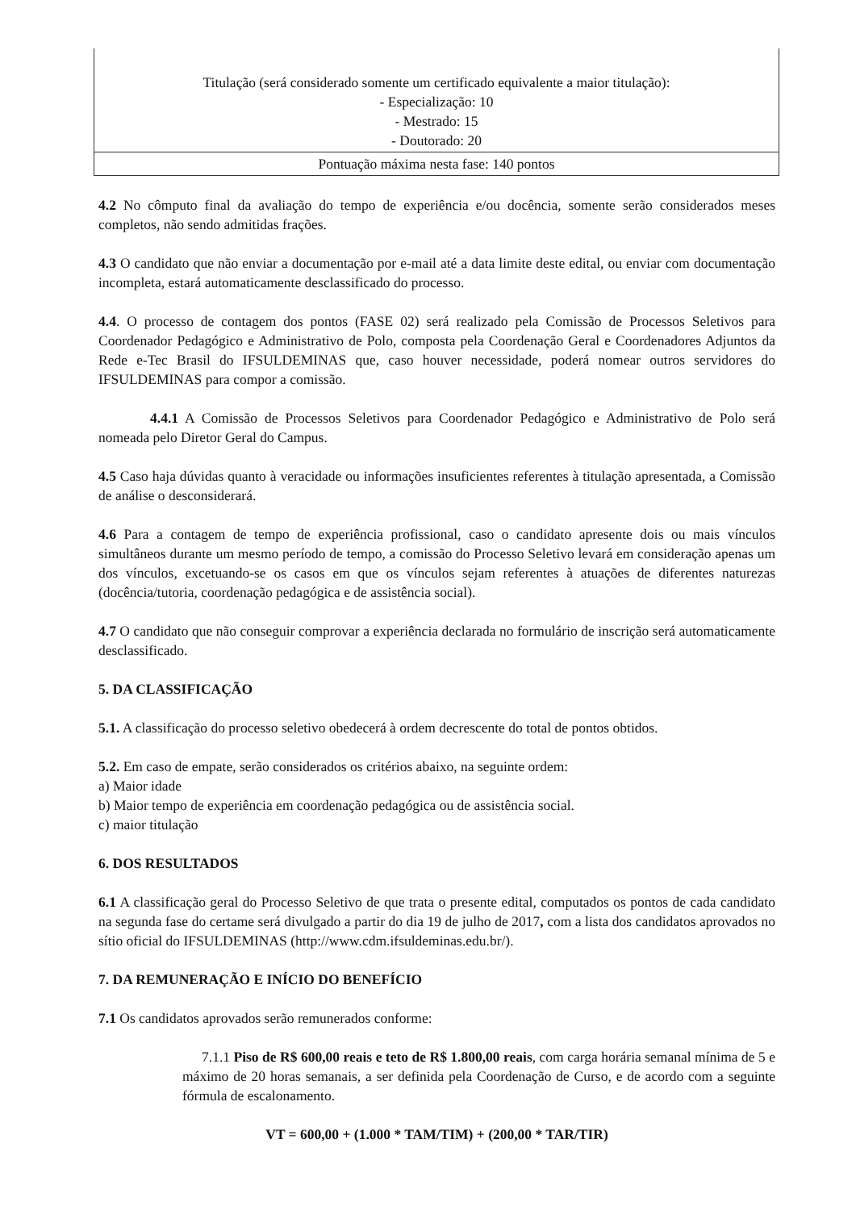| Titulação (será considerado somente um certificado equivalente a maior titulação): - Especialização: 10 - Mestrado: 15 - Doutorado: 20 |
| Pontuação máxima nesta fase: 140 pontos |
4.2 No cômputo final da avaliação do tempo de experiência e/ou docência, somente serão considerados meses completos, não sendo admitidas frações.
4.3 O candidato que não enviar a documentação por e-mail até a data limite deste edital, ou enviar com documentação incompleta, estará automaticamente desclassificado do processo.
4.4. O processo de contagem dos pontos (FASE 02) será realizado pela Comissão de Processos Seletivos para Coordenador Pedagógico e Administrativo de Polo, composta pela Coordenação Geral e Coordenadores Adjuntos da Rede e-Tec Brasil do IFSULDEMINAS que, caso houver necessidade, poderá nomear outros servidores do IFSULDEMINAS para compor a comissão.
4.4.1 A Comissão de Processos Seletivos para Coordenador Pedagógico e Administrativo de Polo será nomeada pelo Diretor Geral do Campus.
4.5 Caso haja dúvidas quanto à veracidade ou informações insuficientes referentes à titulação apresentada, a Comissão de análise o desconsiderará.
4.6 Para a contagem de tempo de experiência profissional, caso o candidato apresente dois ou mais vínculos simultâneos durante um mesmo período de tempo, a comissão do Processo Seletivo levará em consideração apenas um dos vínculos, excetuando-se os casos em que os vínculos sejam referentes à atuações de diferentes naturezas (docência/tutoria, coordenação pedagógica e de assistência social).
4.7 O candidato que não conseguir comprovar a experiência declarada no formulário de inscrição será automaticamente desclassificado.
5. DA CLASSIFICAÇÃO
5.1. A classificação do processo seletivo obedecerá à ordem decrescente do total de pontos obtidos.
5.2. Em caso de empate, serão considerados os critérios abaixo, na seguinte ordem:
a) Maior idade
b) Maior tempo de experiência em coordenação pedagógica ou de assistência social.
c) maior titulação
6. DOS RESULTADOS
6.1 A classificação geral do Processo Seletivo de que trata o presente edital, computados os pontos de cada candidato na segunda fase do certame será divulgado a partir do dia 19 de julho de 2017, com a lista dos candidatos aprovados no sítio oficial do IFSULDEMINAS (http://www.cdm.ifsuldeminas.edu.br/).
7. DA REMUNERAÇÃO E INÍCIO DO BENEFÍCIO
7.1 Os candidatos aprovados serão remunerados conforme:
7.1.1 Piso de R$ 600,00 reais e teto de R$ 1.800,00 reais, com carga horária semanal mínima de 5 e máximo de 20 horas semanais, a ser definida pela Coordenação de Curso, e de acordo com a seguinte fórmula de escalonamento.
VT = 600,00 + (1.000 * TAM/TIM) + (200,00 * TAR/TIR)